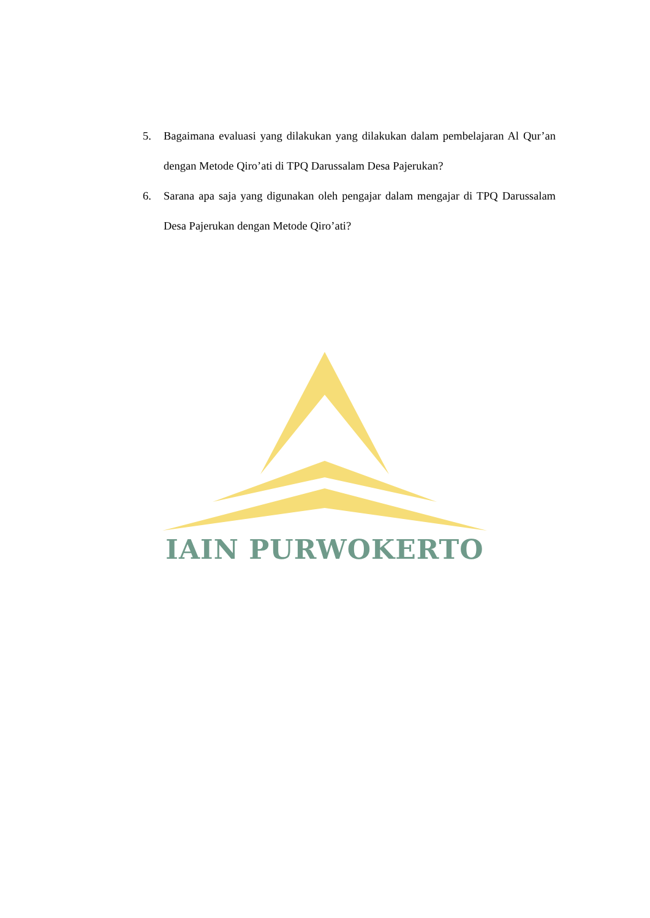5. Bagaimana evaluasi yang dilakukan yang dilakukan dalam pembelajaran Al Qur’an dengan Metode Qiro’ati di TPQ Darussalam Desa Pajerukan?
6. Sarana apa saja yang digunakan oleh pengajar dalam mengajar di TPQ Darussalam Desa Pajerukan dengan Metode Qiro’ati?
IAIN PURWOKERTO